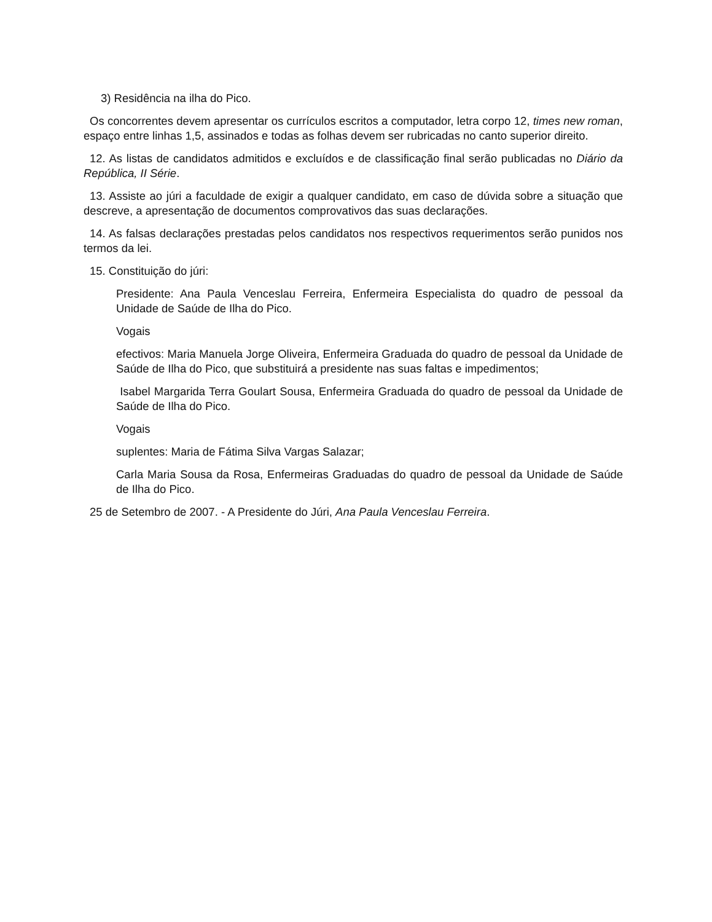3) Residência na ilha do Pico.
Os concorrentes devem apresentar os currículos escritos a computador, letra corpo 12, times new roman, espaço entre linhas 1,5, assinados e todas as folhas devem ser rubricadas no canto superior direito.
12. As listas de candidatos admitidos e excluídos e de classificação final serão publicadas no Diário da República, II Série.
13. Assiste ao júri a faculdade de exigir a qualquer candidato, em caso de dúvida sobre a situação que descreve, a apresentação de documentos comprovativos das suas declarações.
14. As falsas declarações prestadas pelos candidatos nos respectivos requerimentos serão punidos nos termos da lei.
15. Constituição do júri:
Presidente: Ana Paula Venceslau Ferreira, Enfermeira Especialista do quadro de pessoal da Unidade de Saúde de Ilha do Pico.
Vogais
efectivos: Maria Manuela Jorge Oliveira, Enfermeira Graduada do quadro de pessoal da Unidade de Saúde de Ilha do Pico, que substituirá a presidente nas suas faltas e impedimentos;
Isabel Margarida Terra Goulart Sousa, Enfermeira Graduada do quadro de pessoal da Unidade de Saúde de Ilha do Pico.
Vogais
suplentes: Maria de Fátima Silva Vargas Salazar;
Carla Maria Sousa da Rosa, Enfermeiras Graduadas do quadro de pessoal da Unidade de Saúde de Ilha do Pico.
25 de Setembro de 2007. - A Presidente do Júri, Ana Paula Venceslau Ferreira.